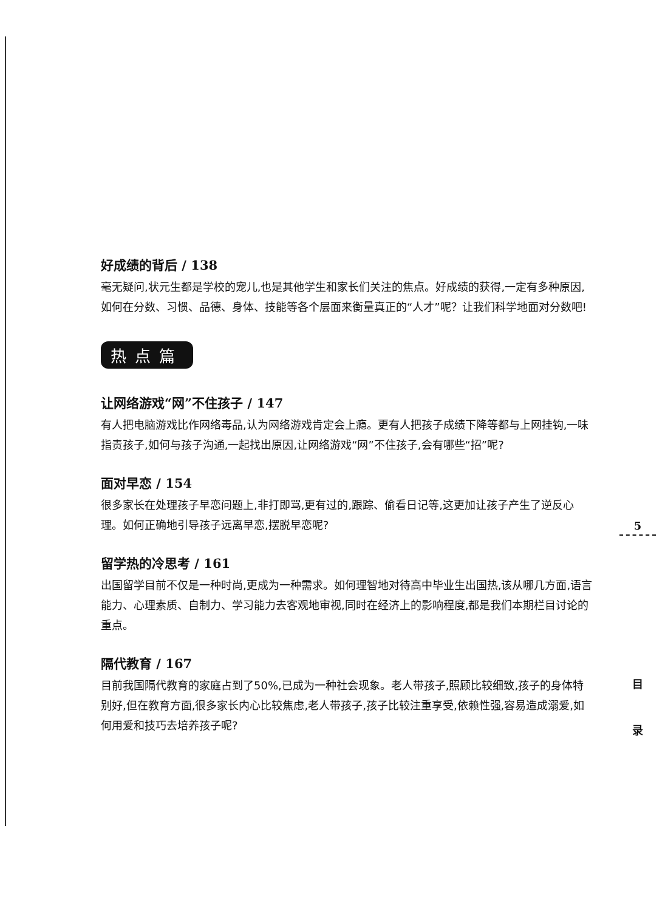好成绩的背后 / 138
毫无疑问,状元生都是学校的宠儿,也是其他学生和家长们关注的焦点。好成绩的获得,一定有多种原因,如何在分数、习惯、品德、身体、技能等各个层面来衡量真正的“人才”呢？让我们科学地面对分数吧!
热点篇
让网络游戏“网”不住孩子 / 147
有人把电脑游戏比作网络毒品,认为网络游戏肯定会上瘾。更有人把孩子成绩下降等都与上网挂钩,一味指责孩子,如何与孩子沟通,一起找出原因,让网络游戏“网”不住孩子,会有哪些“招”呢?
面对早恋 / 154
很多家长在处理孩子早恋问题上,非打即骂,更有过的,跟踪、偷看日记等,这更加让孩子产生了逆反心理。如何正确地引导孩子远离早恋,摆脱早恋呢?
留学热的冷思考 / 161
出国留学目前不仅是一种时尚,更成为一种需求。如何理智地对待高中毕业生出国热,该从哪几方面,语言能力、心理素质、自制力、学习能力去客观地审视,同时在经济上的影响程度,都是我们本期栏目讨论的重点。
隔代教育 / 167
目前我国隔代教育的家庭占到了50%,已成为一种社会现象。老人带孩子,照顾比较细致,孩子的身体特别好,但在教育方面,很多家长内心比较焦虑,老人带孩子,孩子比较注重享受,依赖性强,容易造成溺爱,如何用爱和技巧去培养孩子呢?
5
目
录